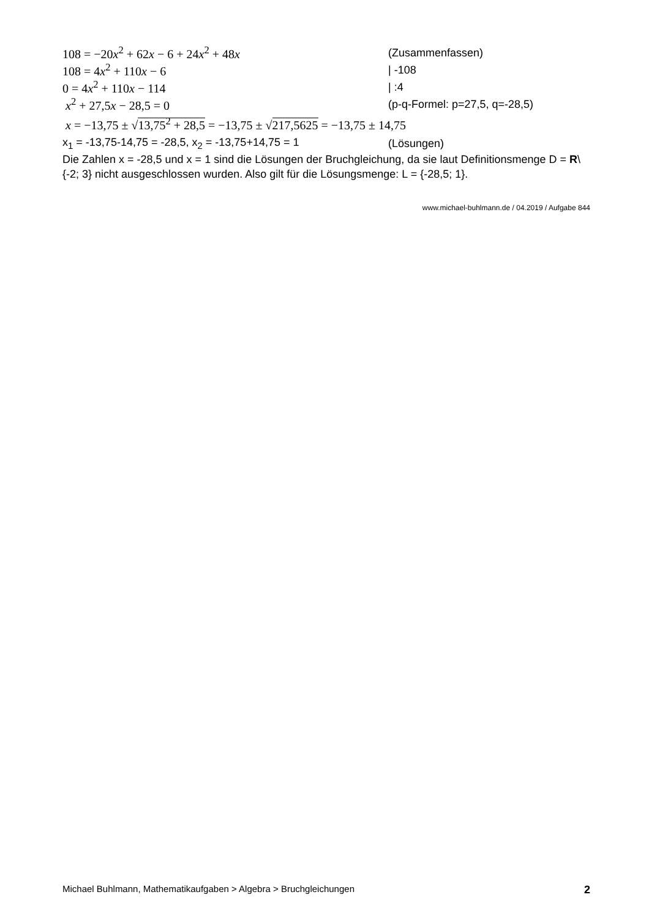108 = −20x<sup>2</sup> + 62x − 6 + 24x<sup>2</sup> + 48x (Zusammenfassen)
108 = 4x<sup>2</sup> + 110x − 6 | -108
0 = 4x<sup>2</sup> + 110x − 114 | :4
x<sup>2</sup> + 27,5x − 28,5 = 0 (p-q-Formel: p=27,5, q=-28,5)
x = −13,75 ± √13,75<sup>2</sup> + 28,5 = −13,75 ± √217,5625 = −13,75 ± 14,75
x<sub>1</sub> = -13,75-14,75 = -28,5, x<sub>2</sub> = -13,75+14,75 = 1 (Lösungen)
Die Zahlen x = -28,5 und x = 1 sind die Lösungen der Bruchgleichung, da sie laut Definitionsmenge D = R\{-2; 3} nicht ausgeschlossen wurden. Also gilt für die Lösungsmenge: L = {-28,5; 1}.
www.michael-buhlmann.de / 04.2019 / Aufgabe 844
Michael Buhlmann, Mathematikaufgaben > Algebra > Bruchgleichungen 2